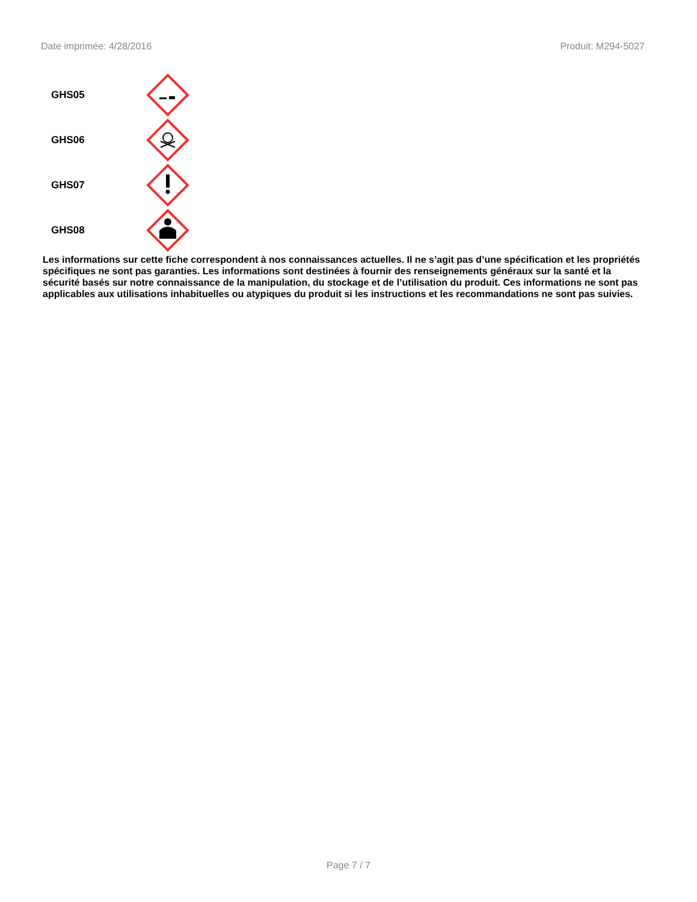Date imprimée: 4/28/2016 Produit: M294-5027
GHS05
GHS06
GHS07
GHS08
Les informations sur cette fiche correspondent à nos connaissances actuelles. Il ne s’agit pas d’une spécification et les propriétés spécifiques ne sont pas garanties. Les informations sont destinées à fournir des renseignements généraux sur la santé et la sécurité basés sur notre connaissance de la manipulation, du stockage et de l’utilisation du produit. Ces informations ne sont pas applicables aux utilisations inhabituelles ou atypiques du produit si les instructions et les recommandations ne sont pas suivies.
Page 7 / 7